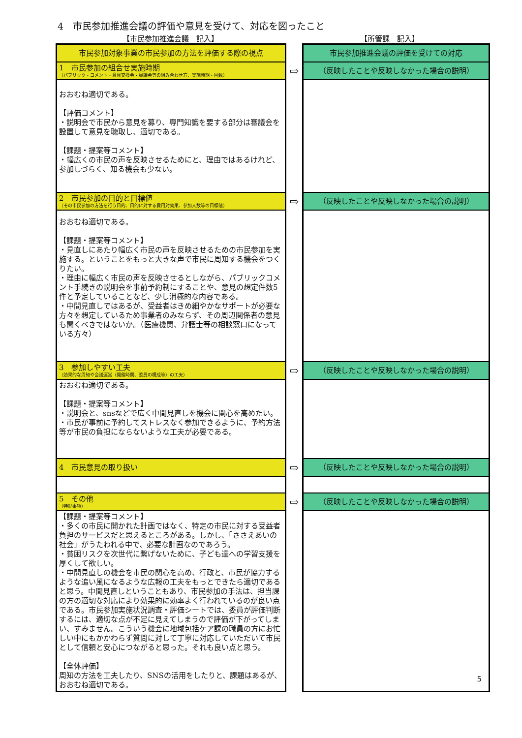4　市民参加推進会議の評価や意見を受けて、対応を図ったこと
【市民参加推進会議　記入】 【所管課　記入】
| 市民参加対象事業の市民参加の方法を評価する際の視点 | | 市民参加推進会議の評価を受けての対応 |
| 1 市民参加の組合せ実施時期 （パブリック・コメント・意見交換会・審議会等の組み合わせ方、実施時期・回数） | ⇨ | （反映したことや反映しなかった場合の説明） |
| おおむね適切である。 【評価コメント】 ・説明会で市民から意見を募り、専門知識を要する部分は審議会を設置して意見を聴取し、適切である。 【課題・提案等コメント】 ・幅広くの市民の声を反映させるためにと、理由ではあるけれど、参加しづらく、知る機会も少ない。 | | |
| 2 市民参加の目的と目標値 （その市民参加の方法を行う目的、目的に対する費用対効果、参加人数等の目標値） | ⇨ | （反映したことや反映しなかった場合の説明） |
| おおむね適切である。 【課題・提案等コメント】 ・見直しにあたり幅広く市民の声を反映させるための市民参加を実施する。ということをもっと大きな声で市民に周知する機会をつくりたい。 ・理由に幅広く市民の声を反映させるとしながら、パブリックコメント手続きの説明会を事前予約制にすることや、意見の想定件数5件と予定していることなど、少し消極的な内容である。 ・中間見直しではあるが、受益者はきめ細やかなサポートが必要な方々を想定しているため事業者のみならず、その周辺関係者の意見も聞くべきではないか。（医療機関、弁護士等の相談窓口になっている方々） | | |
| 3 参加しやすい工夫 （効果的な周知や会議運営（開催時間、委員の構成等）の工夫） | ⇨ | （反映したことや反映しなかった場合の説明） |
| おおむね適切である。 【課題・提案等コメント】 ・説明会と、snsなどで広く中間見直しを機会に関心を高めたい。 ・市民が事前に予約してストレスなく参加できるように、予約方法等が市民の負担にならないような工夫が必要である。 | | |
| 4 市民意見の取り扱い | ⇨ | （反映したことや反映しなかった場合の説明） |
| 5 その他 （特記事項） | ⇨ | （反映したことや反映しなかった場合の説明） |
| 【課題・提案等コメント】 ・多くの市民に開かれた計画ではなく、特定の市民に対する受益者負担のサービスだと思えるところがある。しかし、「ささえあいの社会」がうたわれる中で、必要な計画なのであろう。 ・貧困リスクを次世代に繋げないために、子ども達への学習支援を厚くして欲しい。 ・中間見直しの機会を市民の関心を高め、行政と、市民が協力するような追い風になるような広報の工夫をもっとできたら適切であると思う。中間見直しということもあり、市民参加の手法は、担当課の方の適切な対応により効果的に効率よく行われているのが良い点である。市民参加実施状況調査・評価シートでは、委員が評価判断するには、適切な点が不足に見えてしまうので評価が下がってしまい、すみません。こういう機会に地域包括ケア課の職員の方にお忙しい中にもかかわらず質問に対して丁寧に対応していただいて市民として信頼と安心につながると思った。それも良い点と思う。 【全体評価】 周知の方法を工夫したり、SNSの活用をしたりと、課題はあるが、おおむね適切である。 | | 5 |